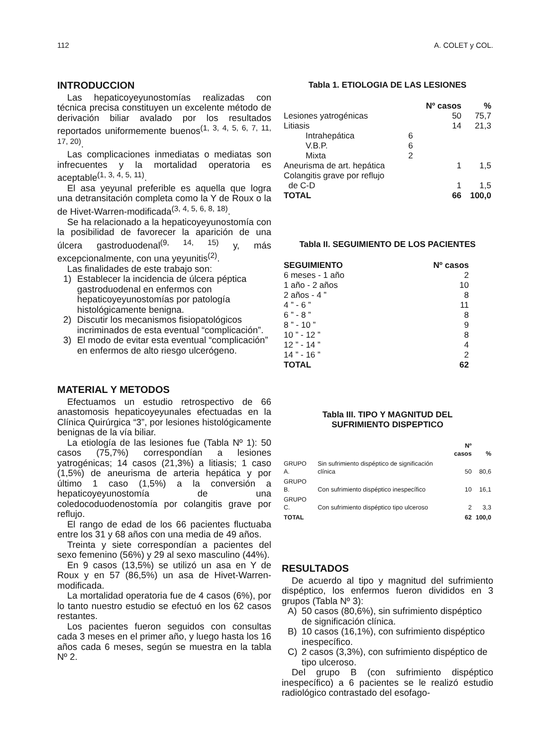112 A. COLET y COL.
INTRODUCCION
Las hepaticoyeyunostomías realizadas con técnica precisa constituyen un excelente método de derivación biliar avalado por los resultados reportados uniformemente buenos<sup>(1, 3, 4, 5, 6, 7, 11, 17, 20)</sup>.
Las complicaciones inmediatas o mediatas son infrecuentes y la mortalidad operatoria es aceptable<sup>(1, 3, 4, 5, 11)</sup>.
El asa yeyunal preferible es aquella que logra una detransitación completa como la Y de Roux o la de Hivet-Warren-modificada<sup>(3, 4, 5, 6, 8, 18)</sup>.
Se ha relacionado a la hepaticoyeyunostomía con la posibilidad de favorecer la aparición de una úlcera gastroduodenal<sup>(9, 14, 15)</sup> y, más excepcionalmente, con una yeyunitis<sup>(2)</sup>.
Las finalidades de este trabajo son:
1) Establecer la incidencia de úlcera péptica gastroduodenal en enfermos con hepaticoyeyunostomías por patología histológicamente benigna.
2) Discutir los mecanismos fisiopatológicos incriminados de esta eventual “complicación”.
3) El modo de evitar esta eventual “complicación” en enfermos de alto riesgo ulcerógeno.
MATERIAL Y METODOS
Efectuamos un estudio retrospectivo de 66 anastomosis hepaticoyeyunales efectuadas en la Clínica Quirúrgica “3”, por lesiones histológicamente benignas de la vía biliar.
La etiología de las lesiones fue (Tabla Nº 1): 50 casos (75,7%) correspondían a lesiones yatrogénicas; 14 casos (21,3%) a litiasis; 1 caso (1,5%) de aneurisma de arteria hepática y por último 1 caso (1,5%) a la conversión a hepaticoyeyunostomía de una coledocoduodenostomía por colangitis grave por reflujo.
El rango de edad de los 66 pacientes fluctuaba entre los 31 y 68 años con una media de 49 años.
Treinta y siete correspondían a pacientes del sexo femenino (56%) y 29 al sexo masculino (44%).
En 9 casos (13,5%) se utilizó un asa en Y de Roux y en 57 (86,5%) un asa de Hivet-Warren-modificada.
La mortalidad operatoria fue de 4 casos (6%), por lo tanto nuestro estudio se efectuó en los 62 casos restantes.
Los pacientes fueron seguidos con consultas cada 3 meses en el primer año, y luego hasta los 16 años cada 6 meses, según se muestra en la tabla Nº 2.
Tabla 1. ETIOLOGIA DE LAS LESIONES
| | | Nº casos | % |
| --- | --- | --- | --- |
| Lesiones yatrogénicas | | 50 | 75,7 |
| Litiasis | | 14 | 21,3 |
| Intrahepática | 6 | | |
| V.B.P. | 6 | | |
| Mixta | 2 | | |
| Aneurisma de art. hepática | | 1 | 1,5 |
| Colangitis grave por reflujo de C-D | | 1 | 1,5 |
| TOTAL | | 66 | 100,0 |
Tabla II. SEGUIMIENTO DE LOS PACIENTES
| SEGUIMIENTO | Nº casos |
| --- | --- |
| 6 meses - 1 año | 2 |
| 1 año - 2 años | 10 |
| 2 años - 4 ” | 8 |
| 4 ” - 6 ” | 11 |
| 6 ” - 8 ” | 8 |
| 8 ” - 10 ” | 9 |
| 10 ” - 12 ” | 8 |
| 12 ” - 14 ” | 4 |
| 14 ” - 16 ” | 2 |
| TOTAL | 62 |
Tabla III. TIPO Y MAGNITUD DEL
SUFRIMIENTO DISPEPTICO
| | | Nº casos | % |
| --- | --- | --- | --- |
| GRUPO A. | Sin sufrimiento dispéptico de significación clínica | 50 | 80,6 |
| GRUPO B. | Con sufrimiento dispéptico inespecífico | 10 | 16,1 |
| GRUPO C. | Con sufrimiento dispéptico tipo ulceroso | 2 | 3,3 |
| TOTAL | | 62 | 100,0 |
RESULTADOS
De acuerdo al tipo y magnitud del sufrimiento dispéptico, los enfermos fueron divididos en 3 grupos (Tabla Nº 3):
A) 50 casos (80,6%), sin sufrimiento dispéptico de significación clínica.
B) 10 casos (16,1%), con sufrimiento dispéptico inespecífico.
C) 2 casos (3,3%), con sufrimiento dispéptico de tipo ulceroso.
Del grupo B (con sufrimiento dispéptico inespecífico) a 6 pacientes se le realizó estudio radiológico contrastado del esofago-